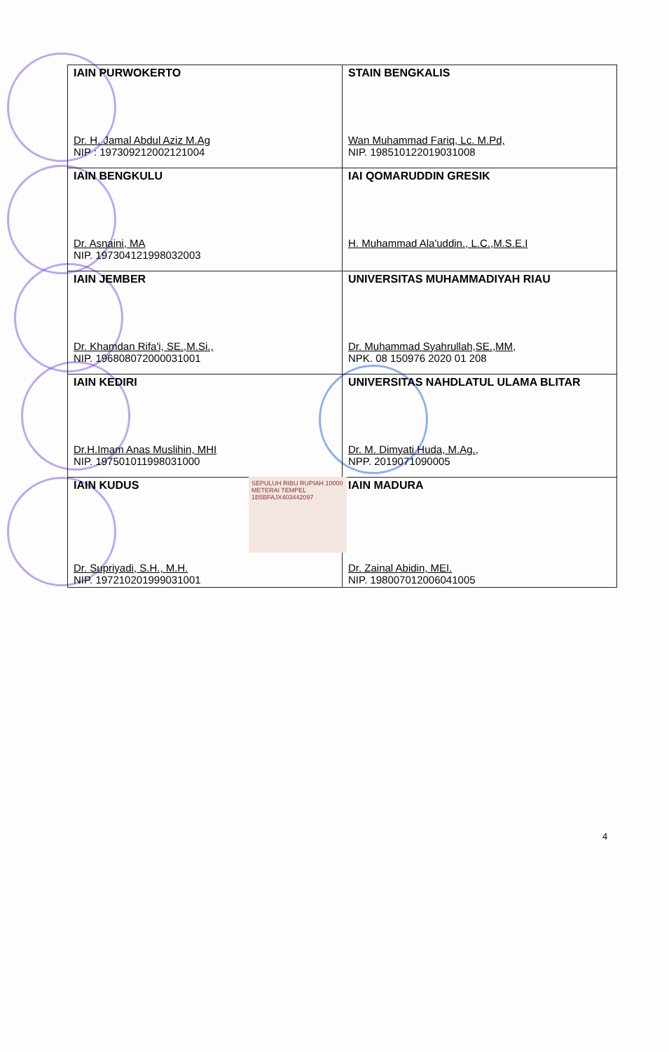| IAIN PURWOKERTO Dr. H. Jamal Abdul Aziz M.Ag NIP : 197309212002121004 | STAIN BENGKALIS Wan Muhammad Fariq, Lc. M.Pd, NIP. 198510122019031008 |
| IAIN BENGKULU Dr. Asnaini, MA NIP. 197304121998032003 | IAI QOMARUDDIN GRESIK H. Muhammad Ala'uddin., L.C.,M.S.E.I |
| IAIN JEMBER Dr. Khamdan Rifa'i, SE.,M.Si., NIP. 196808072000031001 | UNIVERSITAS MUHAMMADIYAH RIAU Dr. Muhammad Syahrullah,SE.,MM, NPK. 08 150976 2020 01 208 |
| IAIN KEDIRI Dr.H.Imam Anas Muslihin, MHI NIP. 197501011998031000 | UNIVERSITAS NAHDLATUL ULAMA BLITAR Dr. M. Dimyati Huda, M.Ag., NPP. 2019071090005 |
| IAIN KUDUS Dr. Supriyadi, S.H., M.H. NIP. 197210201999031001 | IAIN MADURA Dr. Zainal Abidin, MEI. NIP. 198007012006041005 |
SEPULUH RIBU RUPIAH 10000
METERAI TEMPEL
1B5BFAJX403442097
4